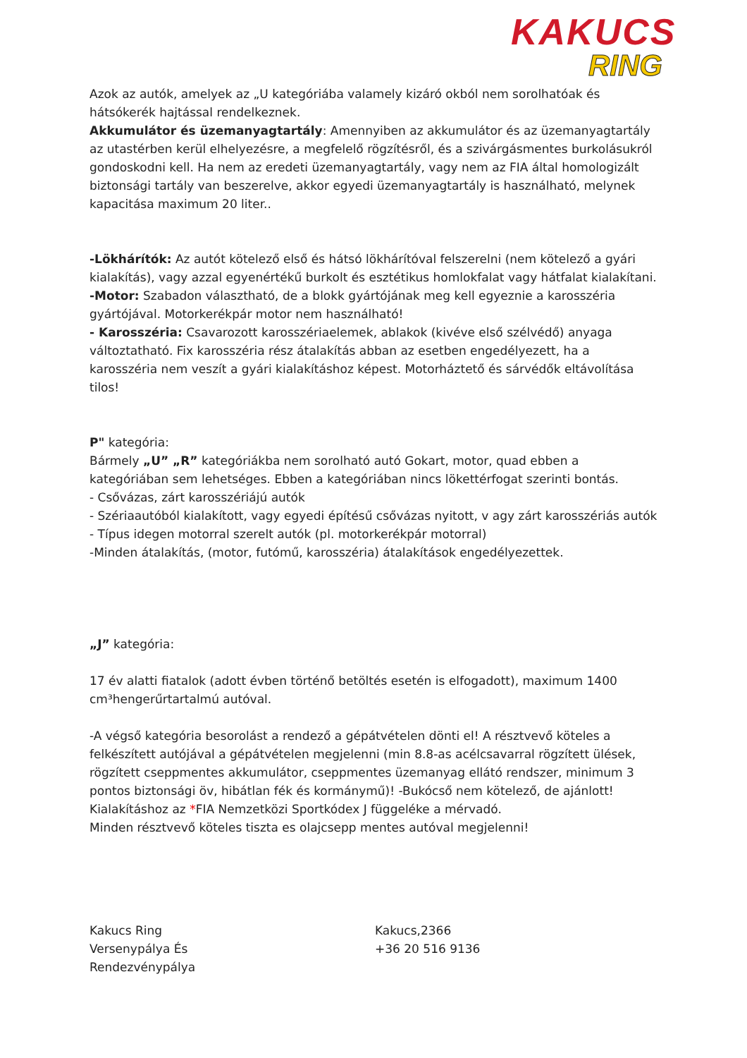KAKUCS
RING
Azok az autók, amelyek az „U kategóriába valamely kizáró okból nem sorolhatóak és hátsókerék hajtással rendelkeznek.
Akkumulátor és üzemanyagtartály: Amennyiben az akkumulátor és az üzemanyagtartály az utastérben kerül elhelyezésre, a megfelelő rögzítésről, és a szivárgásmentes burkolásukról gondoskodni kell. Ha nem az eredeti üzemanyagtartály, vagy nem az FIA által homologizált biztonsági tartály van beszerelve, akkor egyedi üzemanyagtartály is használható, melynek kapacitása maximum 20 liter..
-Lökhárítók: Az autót kötelező első és hátsó lökhárítóval felszerelni (nem kötelező a gyári kialakítás), vagy azzal egyenértékű burkolt és esztétikus homlokfalat vagy hátfalat kialakítani.
-Motor: Szabadon választható, de a blokk gyártójának meg kell egyeznie a karosszéria gyártójával. Motorkerékpár motor nem használható!
- Karosszéria: Csavarozott karosszériaelemek, ablakok (kivéve első szélvédő) anyaga változtatható. Fix karosszéria rész átalakítás abban az esetben engedélyezett, ha a karosszéria nem veszít a gyári kialakításhoz képest. Motorháztető és sárvédők eltávolítása tilos!
P" kategória:
Bármely „U” „R” kategóriákba nem sorolható autó Gokart, motor, quad ebben a kategóriában sem lehetséges. Ebben a kategóriában nincs lökettérfogat szerinti bontás.
- Csővázas, zárt karosszériájú autók
- Szériaautóból kialakított, vagy egyedi építésű csővázas nyitott, v agy zárt karosszériás autók
- Típus idegen motorral szerelt autók (pl. motorkerékpár motorral)
-Minden átalakítás, (motor, futómű, karosszéria) átalakítások engedélyezettek.
„J” kategória:
17 év alatti fiatalok (adott évben történő betöltés esetén is elfogadott), maximum 1400 cm³hengerűrtartalmú autóval.
-A végső kategória besorolást a rendező a gépátvételen dönti el! A résztvevő köteles a felkészített autójával a gépátvételen megjelenni (min 8.8-as acélcsavarral rögzített ülések, rögzített cseppmentes akkumulátor, cseppmentes üzemanyag ellátó rendszer, minimum 3 pontos biztonsági öv, hibátlan fék és kormánymű)! -Bukócső nem kötelező, de ajánlott! Kialakításhoz az *FIA Nemzetközi Sportkódex J függeléke a mérvadó.
Minden résztvevő köteles tiszta es olajcsepp mentes autóval megjelenni!
Kakucs Ring
Versenypálya És
Rendezvénypálya
Kakucs,2366
+36 20 516 9136